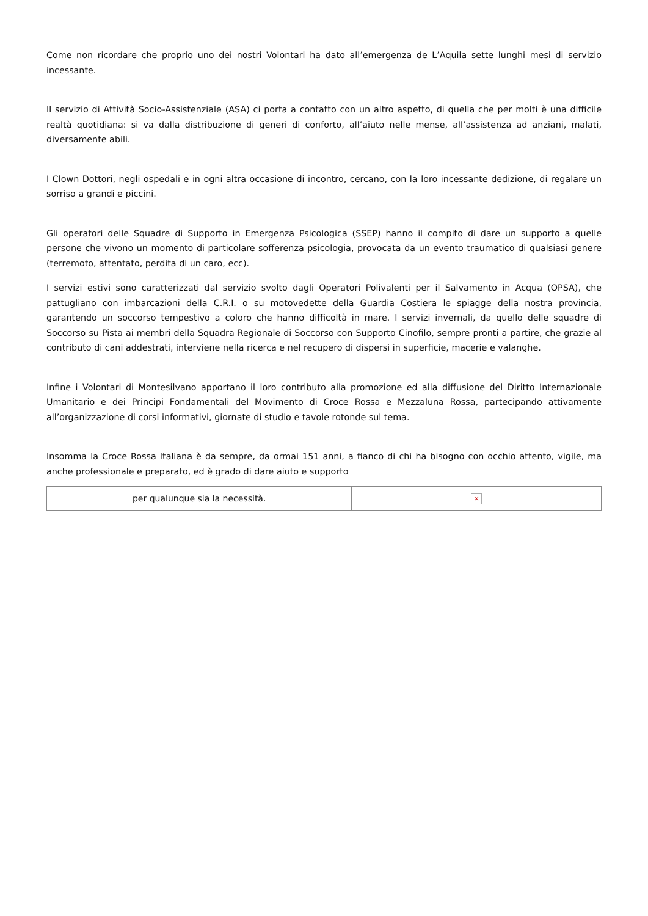Come non ricordare che proprio uno dei nostri Volontari ha dato all’emergenza de L’Aquila sette lunghi mesi di servizio incessante.
Il servizio di Attività Socio-Assistenziale (ASA) ci porta a contatto con un altro aspetto, di quella che per molti è una difficile realtà quotidiana: si va dalla distribuzione di generi di conforto, all’aiuto nelle mense, all’assistenza ad anziani, malati, diversamente abili.
I Clown Dottori, negli ospedali e in ogni altra occasione di incontro, cercano, con la loro incessante dedizione, di regalare un sorriso a grandi e piccini.
Gli operatori delle Squadre di Supporto in Emergenza Psicologica (SSEP) hanno il compito di dare un supporto a quelle persone che vivono un momento di particolare sofferenza psicologia, provocata da un evento traumatico di qualsiasi genere (terremoto, attentato, perdita di un caro, ecc).
I servizi estivi sono caratterizzati dal servizio svolto dagli Operatori Polivalenti per il Salvamento in Acqua (OPSA), che pattugliano con imbarcazioni della C.R.I. o su motovedette della Guardia Costiera le spiagge della nostra provincia, garantendo un soccorso tempestivo a coloro che hanno difficoltà in mare. I servizi invernali, da quello delle squadre di Soccorso su Pista ai membri della Squadra Regionale di Soccorso con Supporto Cinofilo, sempre pronti a partire, che grazie al contributo di cani addestrati, interviene nella ricerca e nel recupero di dispersi in superficie, macerie e valanghe.
Infine i Volontari di Montesilvano apportano il loro contributo alla promozione ed alla diffusione del Diritto Internazionale Umanitario e dei Principi Fondamentali del Movimento di Croce Rossa e Mezzaluna Rossa, partecipando attivamente all’organizzazione di corsi informativi, giornate di studio e tavole rotonde sul tema.
Insomma la Croce Rossa Italiana è da sempre, da ormai 151 anni, a fianco di chi ha bisogno con occhio attento, vigile, ma anche professionale e preparato, ed è grado di dare aiuto e supporto
| per qualunque sia la necessità. | × |